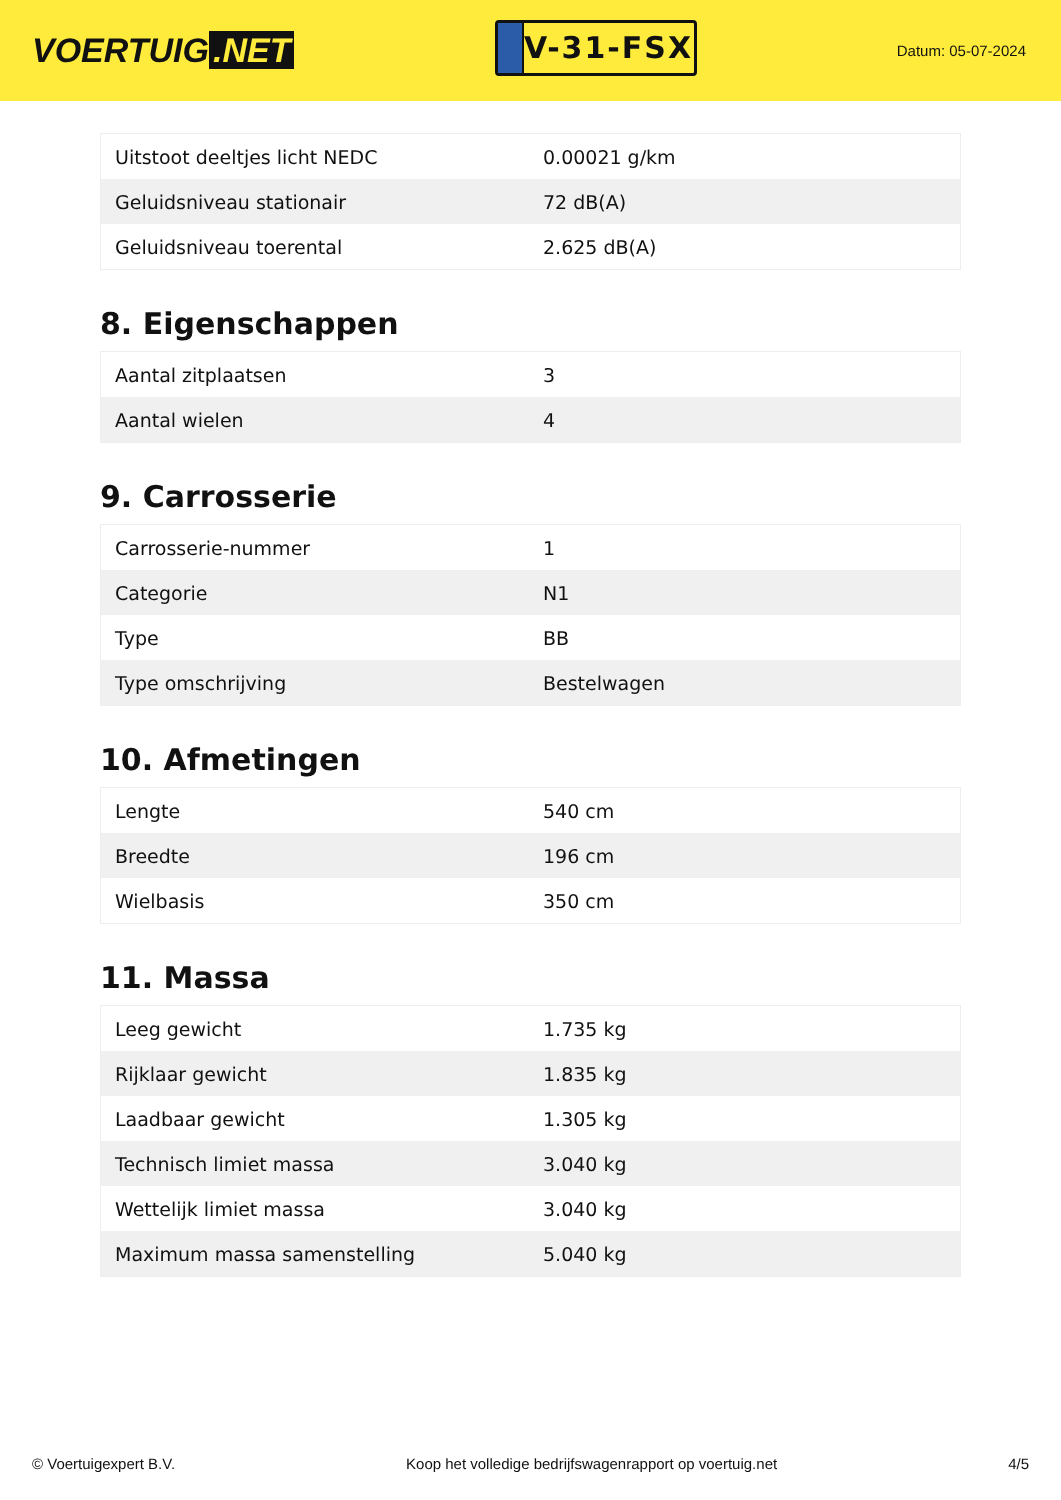VOERTUIG.NET
V-31-FSX
Datum: 05-07-2024
| Uitstoot deeltjes licht NEDC | 0.00021 g/km |
| Geluidsniveau stationair | 72 dB(A) |
| Geluidsniveau toerental | 2.625 dB(A) |
8. Eigenschappen
| Aantal zitplaatsen | 3 |
| Aantal wielen | 4 |
9. Carrosserie
| Carrosserie-nummer | 1 |
| Categorie | N1 |
| Type | BB |
| Type omschrijving | Bestelwagen |
10. Afmetingen
| Lengte | 540 cm |
| Breedte | 196 cm |
| Wielbasis | 350 cm |
11. Massa
| Leeg gewicht | 1.735 kg |
| Rijklaar gewicht | 1.835 kg |
| Laadbaar gewicht | 1.305 kg |
| Technisch limiet massa | 3.040 kg |
| Wettelijk limiet massa | 3.040 kg |
| Maximum massa samenstelling | 5.040 kg |
© Voertuigexpert B.V. Koop het volledige bedrijfswagenrapport op voertuig.net 4/5